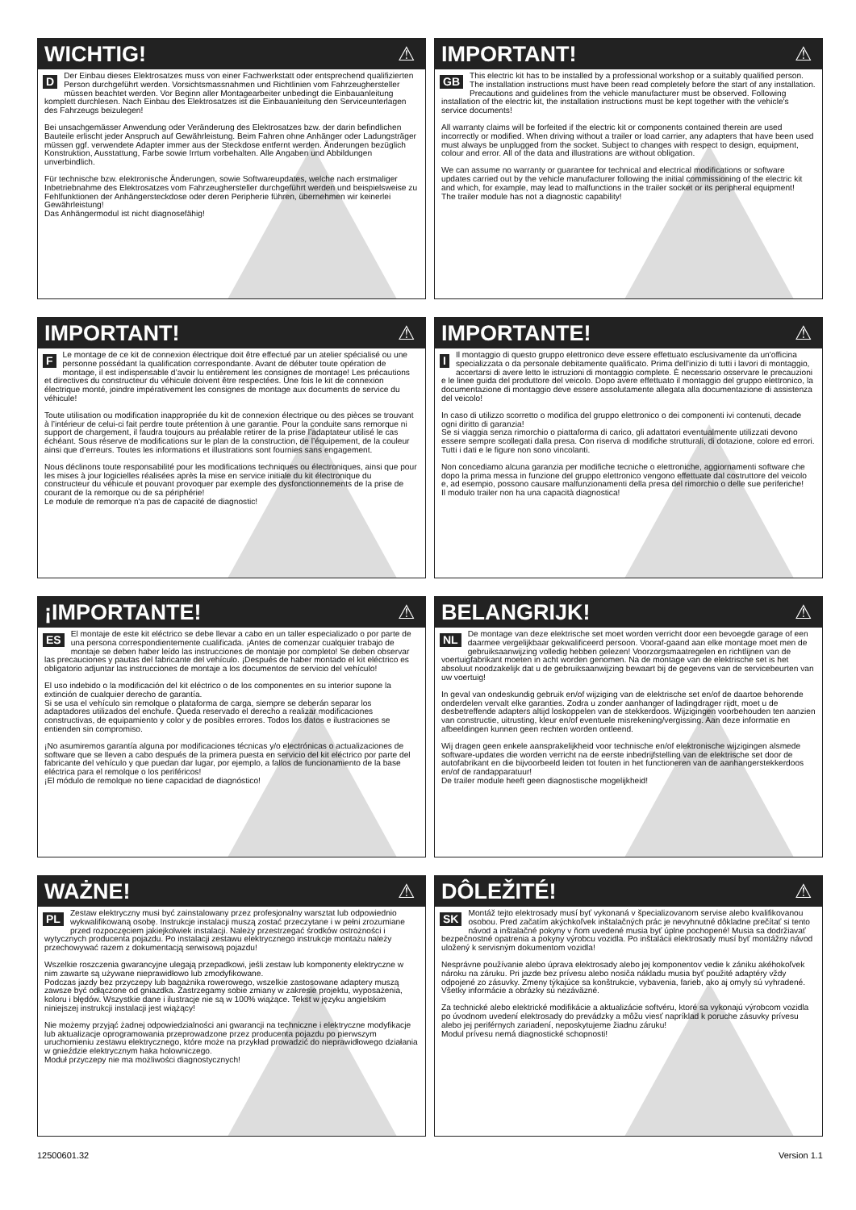WICHTIG! ⚠
D
Der Einbau dieses Elektrosatzes muss von einer Fachwerkstatt oder entsprechend qualifizierten Person durchgeführt werden. Vorsichtsmassnahmen und Richtlinien vom Fahrzeughersteller müssen beachtet werden. Vor Beginn aller Montagearbeiter unbedingt die Einbauanleitung komplett durchlesen. Nach Einbau des Elektrosatzes ist die Einbauanleitung den Serviceunterlagen des Fahrzeugs beizulegen!
Bei unsachgemässer Anwendung oder Veränderung des Elektrosatzes bzw. der darin befindlichen Bauteile erlischt jeder Anspruch auf Gewährleistung. Beim Fahren ohne Anhänger oder Ladungsträger müssen ggf. verwendete Adapter immer aus der Steckdose entfernt werden. Änderungen bezüglich Konstruktion, Ausstattung, Farbe sowie Irrtum vorbehalten. Alle Angaben und Abbildungen unverbindlich.
Für technische bzw. elektronische Änderungen, sowie Softwareupdates, welche nach erstmaliger Inbetriebnahme des Elektrosatzes vom Fahrzeughersteller durchgeführt werden und beispielsweise zu Fehlfunktionen der Anhängersteckdose oder deren Peripherie führen, übernehmen wir keinerlei Gewährleistung!
Das Anhängermodul ist nicht diagnosefähig!
IMPORTANT! ⚠
GB
This electric kit has to be installed by a professional workshop or a suitably qualified person. The installation instructions must have been read completely before the start of any installation. Precautions and guidelines from the vehicle manufacturer must be observed. Following installation of the electric kit, the installation instructions must be kept together with the vehicle's service documents!
All warranty claims will be forfeited if the electric kit or components contained therein are used incorrectly or modified. When driving without a trailer or load carrier, any adapters that have been used must always be unplugged from the socket. Subject to changes with respect to design, equipment, colour and error. All of the data and illustrations are without obligation.
We can assume no warranty or guarantee for technical and electrical modifications or software updates carried out by the vehicle manufacturer following the initial commissioning of the electric kit and which, for example, may lead to malfunctions in the trailer socket or its peripheral equipment!
The trailer module has not a diagnostic capability!
IMPORTANT! ⚠
F
Le montage de ce kit de connexion électrique doit être effectué par un atelier spécialisé ou une personne possédant la qualification correspondante. Avant de débuter toute opération de montage, il est indispensable d’avoir lu entièrement les consignes de montage! Les précautions et directives du constructeur du véhicule doivent être respectées. Une fois le kit de connexion électrique monté, joindre impérativement les consignes de montage aux documents de service du véhicule!
Toute utilisation ou modification inappropriée du kit de connexion électrique ou des pièces se trouvant à l’intérieur de celui-ci fait perdre toute prétention à une garantie. Pour la conduite sans remorque ni support de chargement, il faudra toujours au préalable retirer de la prise l’adaptateur utilisé le cas échéant. Sous réserve de modifications sur le plan de la construction, de l’équipement, de la couleur ainsi que d’erreurs. Toutes les informations et illustrations sont fournies sans engagement.
Nous déclinons toute responsabilité pour les modifications techniques ou électroniques, ainsi que pour les mises à jour logicielles réalisées après la mise en service initiale du kit électronique du constructeur du véhicule et pouvant provoquer par exemple des dysfonctionnements de la prise de courant de la remorque ou de sa périphérie!
Le module de remorque n'a pas de capacité de diagnostic!
IMPORTANTE! ⚠
I
Il montaggio di questo gruppo elettronico deve essere effettuato esclusivamente da un'officina specializzata o da personale debitamente qualificato. Prima dell'inizio di tutti i lavori di montaggio, accertarsi di avere letto le istruzioni di montaggio complete. È necessario osservare le precauzioni e le linee guida del produttore del veicolo. Dopo avere effettuato il montaggio del gruppo elettronico, la documentazione di montaggio deve essere assolutamente allegata alla documentazione di assistenza del veicolo!
In caso di utilizzo scorretto o modifica del gruppo elettronico o dei componenti ivi contenuti, decade ogni diritto di garanzia!
Se si viaggia senza rimorchio o piattaforma di carico, gli adattatori eventualmente utilizzati devono essere sempre scollegati dalla presa. Con riserva di modifiche strutturali, di dotazione, colore ed errori. Tutti i dati e le figure non sono vincolanti.
Non concediamo alcuna garanzia per modifiche tecniche o elettroniche, aggiornamenti software che dopo la prima messa in funzione del gruppo elettronico vengono effettuate dal costruttore del veicolo e, ad esempio, possono causare malfunzionamenti della presa del rimorchio o delle sue periferiche!
Il modulo trailer non ha una capacità diagnostica!
¡IMPORTANTE! ⚠
ES
El montaje de este kit eléctrico se debe llevar a cabo en un taller especializado o por parte de una persona correspondientemente cualificada. ¡Antes de comenzar cualquier trabajo de montaje se deben haber leído las instrucciones de montaje por completo! Se deben observar las precauciones y pautas del fabricante del vehículo. ¡Después de haber montado el kit eléctrico es obligatorio adjuntar las instrucciones de montaje a los documentos de servicio del vehículo!
El uso indebido o la modificación del kit eléctrico o de los componentes en su interior supone la extinción de cualquier derecho de garantía.
Si se usa el vehículo sin remolque o plataforma de carga, siempre se deberán separar los adaptadores utilizados del enchufe. Queda reservado el derecho a realizar modificaciones constructivas, de equipamiento y color y de posibles errores. Todos los datos e ilustraciones se entienden sin compromiso.
¡No asumiremos garantía alguna por modificaciones técnicas y/o electrónicas o actualizaciones de software que se lleven a cabo después de la primera puesta en servicio del kit eléctrico por parte del fabricante del vehículo y que puedan dar lugar, por ejemplo, a fallos de funcionamiento de la base eléctrica para el remolque o los periféricos!
¡El módulo de remolque no tiene capacidad de diagnóstico!
BELANGRIJK! ⚠
NL
De montage van deze elektrische set moet worden verricht door een bevoegde garage of een daarmee vergelijkbaar gekwalificeerd persoon. Vooraf-gaand aan elke montage moet men de gebruiksaanwijzing volledig hebben gelezen! Voorzorgsmaatregelen en richtlijnen van de voertuigfabrikant moeten in acht worden genomen. Na de montage van de elektrische set is het absoluut noodzakelijk dat u de gebruiksaanwijzing bewaart bij de gegevens van de servicebeurten van uw voertuig!
In geval van ondeskundig gebruik en/of wijziging van de elektrische set en/of de daartoe behorende onderdelen vervalt elke garanties. Zodra u zonder aanhanger of ladingdrager rijdt, moet u de desbetreffende adapters altijd loskoppelen van de stekkerdoos. Wijzigingen voorbehouden ten aanzien van constructie, uitrusting, kleur en/of eventuele misrekening/vergissing. Aan deze informatie en afbeeldingen kunnen geen rechten worden ontleend.
Wij dragen geen enkele aansprakelijkheid voor technische en/of elektronische wijzigingen alsmede software-updates die worden verricht na de eerste inbedrijfstelling van de elektrische set door de autofabrikant en die bijvoorbeeld leiden tot fouten in het functioneren van de aanhangerstekkerdoos en/of de randapparatuur!
De trailer module heeft geen diagnostische mogelijkheid!
WAŻNE! ⚠
PL
Zestaw elektryczny musi być zainstalowany przez profesjonalny warsztat lub odpowiednio wykwalifikowaną osobę. Instrukcje instalacji muszą zostać przeczytane i w pełni zrozumiane przed rozpoczęciem jakiejkolwiek instalacji. Należy przestrzegać środków ostrożności i wytycznych producenta pojazdu. Po instalacji zestawu elektrycznego instrukcje montażu należy przechowywać razem z dokumentacją serwisową pojazdu!
Wszelkie roszczenia gwarancyjne ulegają przepadkowi, jeśli zestaw lub komponenty elektryczne w nim zawarte są używane nieprawidłowo lub zmodyfikowane.
Podczas jazdy bez przyczepy lub bagażnika rowerowego, wszelkie zastosowane adaptery muszą zawsze być odłączone od gniazdka. Zastrzegamy sobie zmiany w zakresie projektu, wyposażenia, koloru i błędów. Wszystkie dane i ilustracje nie są w 100% wiążące. Tekst w języku angielskim niniejszej instrukcji instalacji jest wiążący!
Nie możemy przyjąć żadnej odpowiedzialności ani gwarancji na techniczne i elektryczne modyfikacje lub aktualizacje oprogramowania przeprowadzone przez producenta pojazdu po pierwszym uruchomieniu zestawu elektrycznego, które może na przykład prowadzić do nieprawidłowego działania w gnieździe elektrycznym haka holowniczego.
Moduł przyczepy nie ma możliwości diagnostycznych!
DÔLEŽITÉ! ⚠
SK
Montáž tejto elektrosady musí byť vykonaná v špecializovanom servise alebo kvalifikovanou osobou. Pred začatím akýchkoľvek inštalačných prác je nevyhnutné dôkladne prečítať si tento návod a inštalačné pokyny v ňom uvedené musia byť úplne pochopené! Musia sa dodržiavať bezpečnostné opatrenia a pokyny výrobcu vozidla. Po inštalácii elektrosady musí byť montážny návod uložený k servisným dokumentom vozidla!
Nesprávne používanie alebo úprava elektrosady alebo jej komponentov vedie k zániku akéhokoľvek nároku na záruku. Pri jazde bez prívesu alebo nosiča nákladu musia byť použité adaptéry vždy odpojené zo zásuvky. Zmeny týkajúce sa konštrukcie, vybavenia, farieb, ako aj omyly sú vyhradené. Všetky informácie a obrázky sú nezáväzné.
Za technické alebo elektrické modifikácie a aktualizácie softvéru, ktoré sa vykonajú výrobcom vozidla po úvodnom uvedení elektrosady do prevádzky a môžu viesť napríklad k poruche zásuvky prívesu alebo jej periférnych zariadení, neposkytujeme žiadnu záruku!
Modul prívesu nemá diagnostické schopnosti!
12500601.32 Version 1.1